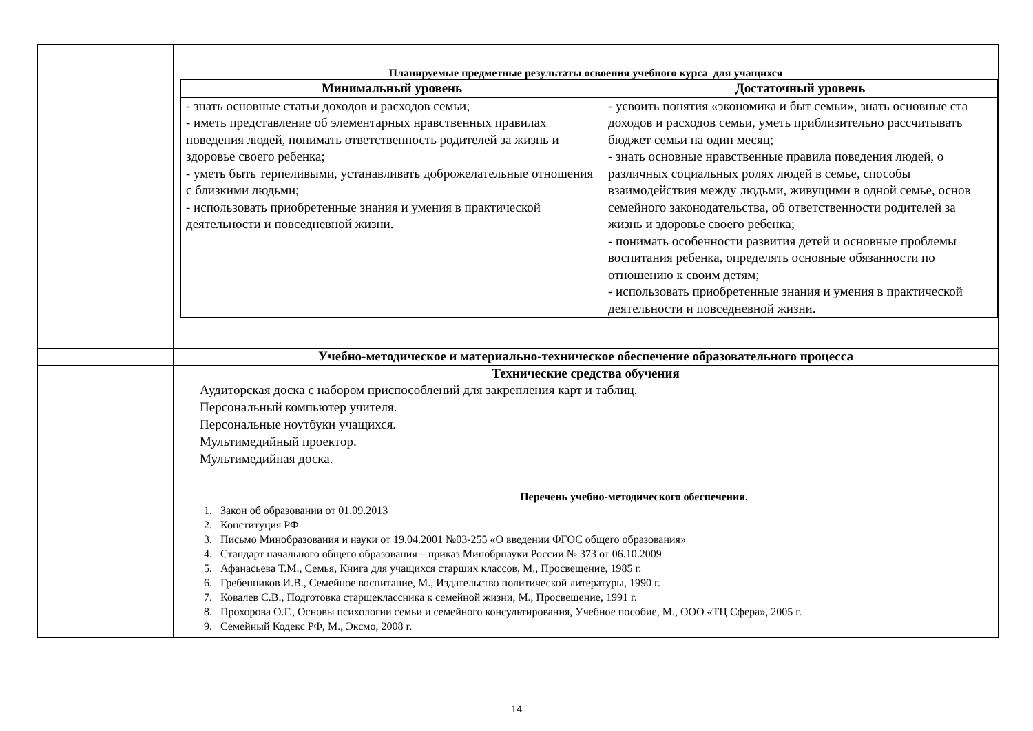| | Планируемые предметные результаты освоения учебного курса для учащихся / Минимальный уровень / Достаточный уровень / / --- / --- / / - знать основные статьи доходов и расходов семьи; - иметь представление об элементарных нравственных правилах поведения людей, понимать ответственность родителей за жизнь и здоровье своего ребенка; - уметь быть терпеливыми, устанавливать доброжелательные отношения с близкими людьми; - использовать приобретенные знания и умения в практической деятельности и повседневной жизни. / - усвоить понятия «экономика и быт семьи», знать основные ста доходов и расходов семьи, уметь приблизительно рассчитывать бюджет семьи на один месяц; - знать основные нравственные правила поведения людей, о различных социальных ролях людей в семье, способы взаимодействия между людьми, живущими в одной семье, основ семейного законодательства, об ответственности родителей за жизнь и здоровье своего ребенка; - понимать особенности развития детей и основные проблемы воспитания ребенка, определять основные обязанности по отношению к своим детям; - использовать приобретенные знания и умения в практической деятельности и повседневной жизни. / |
| | Учебно-методическое и материально-техническое обеспечение образовательного процесса |
| | Технические средства обучения Аудиторская доска с набором приспособлений для закрепления карт и таблиц. Персональный компьютер учителя. Персональные ноутбуки учащихся. Мультимедийный проектор. Мультимедийная доска. Перечень учебно-методического обеспечения. 1. Закон об образовании от 01.09.2013 2. Конституция РФ 3. Письмо Минобразования и науки от 19.04.2001 №03-255 «О введении ФГОС общего образования» 4. Стандарт начального общего образования – приказ Минобрнауки России № 373 от 06.10.2009 5. Афанасьева Т.М., Семья, Книга для учащихся старших классов, М., Просвещение, 1985 г. 6. Гребенников И.В., Семейное воспитание, М., Издательство политической литературы, 1990 г. 7. Ковалев С.В., Подготовка старшеклассника к семейной жизни, М., Просвещение, 1991 г. 8. Прохорова О.Г., Основы психологии семьи и семейного консультирования, Учебное пособие, М., ООО «ТЦ Сфера», 2005 г. 9. Семейный Кодекс РФ, М., Эксмо, 2008 г. |
14